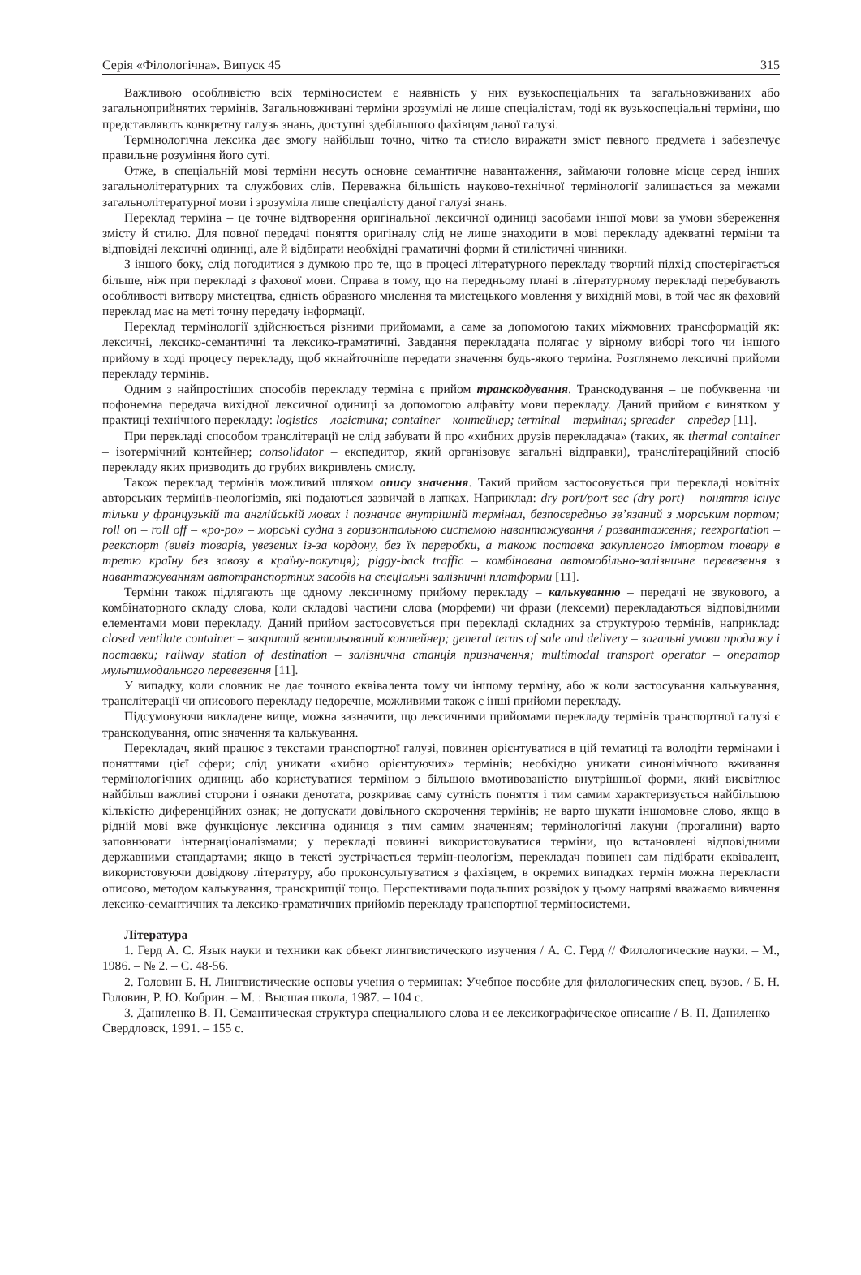Серія «Філологічна». Випуск 45 315
Важливою особливістю всіх терміносистем є наявність у них вузькоспеціальних та загальновживаних або загальноприйнятих термінів. Загальновживані терміни зрозумілі не лише спеціалістам, тоді як вузькоспеціальні терміни, що представляють конкретну галузь знань, доступні здебільшого фахівцям даної галузі.
Термінологічна лексика дає змогу найбільш точно, чітко та стисло виражати зміст певного предмета і забезпечує правильне розуміння його суті.
Отже, в спеціальній мові терміни несуть основне семантичне навантаження, займаючи головне місце серед інших загальнолітературних та службових слів. Переважна більшість науково-технічної термінології залишається за межами загальнолітературної мови і зрозуміла лише спеціалісту даної галузі знань.
Переклад терміна – це точне відтворення оригінальної лексичної одиниці засобами іншої мови за умови збереження змісту й стилю. Для повної передачі поняття оригіналу слід не лише знаходити в мові перекладу адекватні терміни та відповідні лексичні одиниці, але й відбирати необхідні граматичні форми й стилістичні чинники.
З іншого боку, слід погодитися з думкою про те, що в процесі літературного перекладу творчий підхід спостерігається більше, ніж при перекладі з фахової мови. Справа в тому, що на передньому плані в літературному перекладі перебувають особливості витвору мистецтва, єдність образного мислення та мистецького мовлення у вихідній мові, в той час як фаховий переклад має на меті точну передачу інформації.
Переклад термінології здійснюється різними прийомами, а саме за допомогою таких міжмовних трансформацій як: лексичні, лексико-семантичні та лексико-граматичні. Завдання перекладача полягає у вірному виборі того чи іншого прийому в ході процесу перекладу, щоб якнайточніше передати значення будь-якого терміна. Розглянемо лексичні прийоми перекладу термінів.
Одним з найпростіших способів перекладу терміна є прийом транскодування. Транскодування – це побуквенна чи пофонемна передача вихідної лексичної одиниці за допомогою алфавіту мови перекладу. Даний прийом є винятком у практиці технічного перекладу: logistics – логістика; container – контейнер; terminal – термінал; spreader – спредер [11].
При перекладі способом транслітерації не слід забувати й про «хибних друзів перекладача» (таких, як thermal container – ізотермічний контейнер; consolidator – експедитор, який організовує загальні відправки), транслітераційний спосіб перекладу яких призводить до грубих викривлень смислу.
Також переклад термінів можливий шляхом опису значення. Такий прийом застосовується при перекладі новітніх авторських термінів-неологізмів, які подаються зазвичай в лапках. Наприклад: dry port/port sec (dry port) – поняття існує тільки у французькій та англійській мовах і позначає внутрішній термінал, безпосередньо зв’язаний з морським портом; roll on – roll off – «ро-ро» – морські судна з горизонтальною системою навантажування / розвантаження; reexportation – реекспорт (вивіз товарів, увезених із-за кордону, без їх переробки, а також поставка закупленого імпортом товару в третю країну без завозу в країну-покупця); piggy-back traffic – комбінована автомобільно-залізничне перевезення з навантажуванням автотранспортних засобів на спеціальні залізничні платформи [11].
Терміни також підлягають ще одному лексичному прийому перекладу – калькуванню – передачі не звукового, а комбінаторного складу слова, коли складові частини слова (морфеми) чи фрази (лексеми) перекладаються відповідними елементами мови перекладу. Даний прийом застосовується при перекладі складних за структурою термінів, наприклад: closed ventilate container – закритий вентильований контейнер; general terms of sale and delivery – загальні умови продажу і поставки; railway station of destination – залізнична станція призначення; multimodal transport operator – оператор мультимодального перевезення [11].
У випадку, коли словник не дає точного еквівалента тому чи іншому терміну, або ж коли застосування калькування, транслітерації чи описового перекладу недоречне, можливими також є інші прийоми перекладу.
Підсумовуючи викладене вище, можна зазначити, що лексичними прийомами перекладу термінів транспортної галузі є транскодування, опис значення та калькування.
Перекладач, який працює з текстами транспортної галузі, повинен орієнтуватися в цій тематиці та володіти термінами і поняттями цієї сфери; слід уникати «хибно орієнтуючих» термінів; необхідно уникати синонімічного вживання термінологічних одиниць або користуватися терміном з більшою вмотивованістю внутрішньої форми, який висвітлює найбільш важливі сторони і ознаки денотата, розкриває саму сутність поняття і тим самим характеризується найбільшою кількістю диференційних ознак; не допускати довільного скорочення термінів; не варто шукати іншомовне слово, якщо в рідній мові вже функціонує лексична одиниця з тим самим значенням; термінологічні лакуни (прогалини) варто заповнювати інтернаціоналізмами; у перекладі повинні використовуватися терміни, що встановлені відповідними державними стандартами; якщо в тексті зустрічається термін-неологізм, перекладач повинен сам підібрати еквівалент, використовуючи довідкову літературу, або проконсультуватися з фахівцем, в окремих випадках термін можна перекласти описово, методом калькування, транскрипції тощо. Перспективами подальших розвідок у цьому напрямі вважаємо вивчення лексико-семантичних та лексико-граматичних прийомів перекладу транспортної терміносистеми.
Література
1. Герд А. С. Язык науки и техники как объект лингвистического изучения / А. С. Герд // Филологические науки. – М., 1986. – № 2. – С. 48-56.
2. Головин Б. Н. Лингвистические основы учения о терминах: Учебное пособие для филологических спец. вузов. / Б. Н. Головин, Р. Ю. Кобрин. – М. : Высшая школа, 1987. – 104 с.
3. Даниленко В. П. Семантическая структура специального слова и ее лексикографическое описание / В. П. Даниленко – Свердловск, 1991. – 155 с.